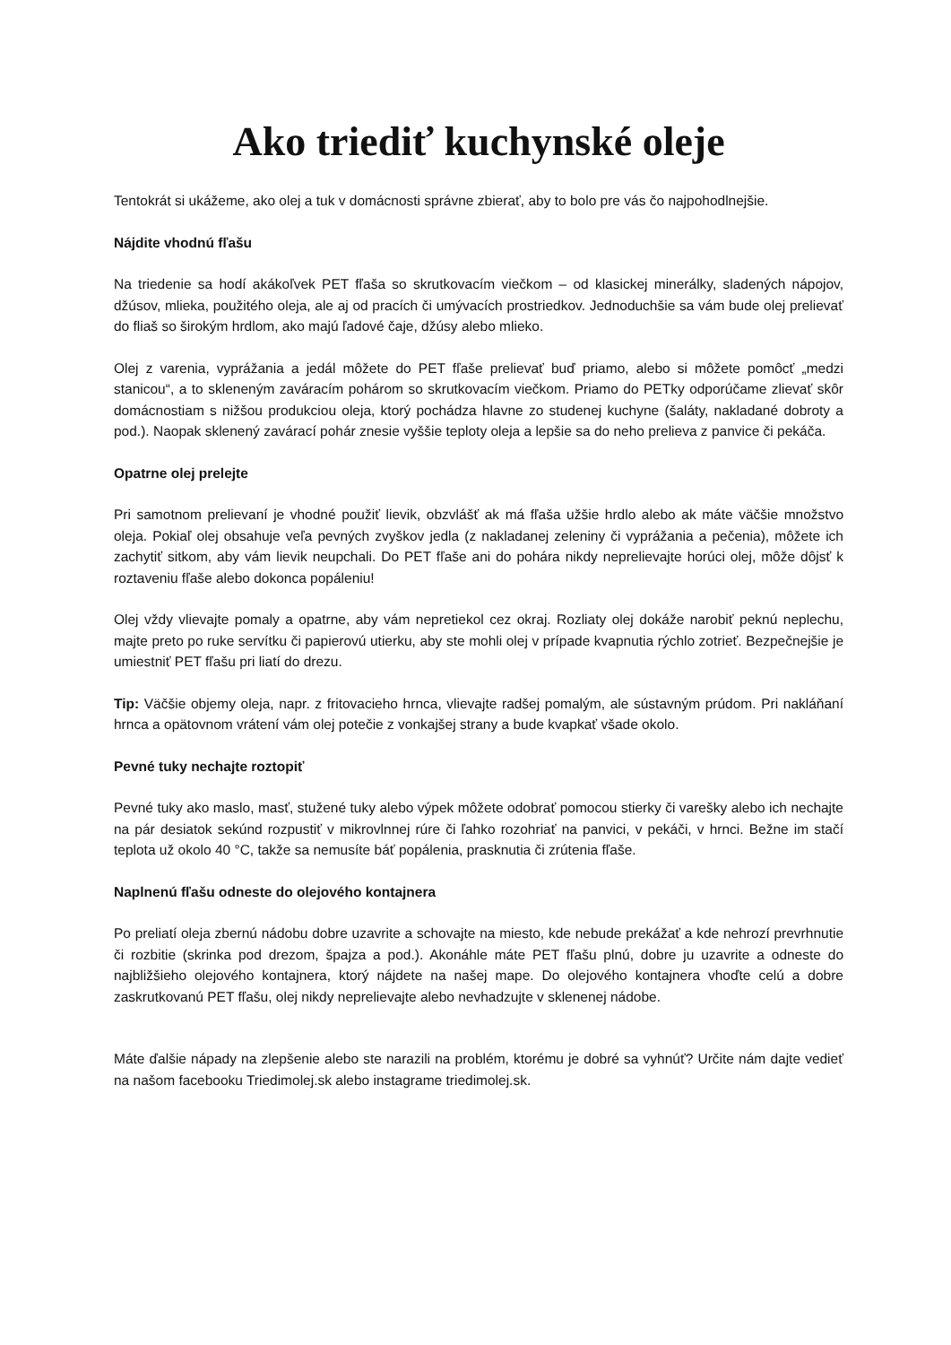Ako triediť kuchynské oleje
Tentokrát si ukážeme, ako olej a tuk v domácnosti správne zbierať, aby to bolo pre vás čo najpohodlnejšie.
Nájdite vhodnú fľašu
Na triedenie sa hodí akákoľvek PET fľaša so skrutkovacím viečkom – od klasickej minerálky, sladených nápojov, džúsov, mlieka, použitého oleja, ale aj od pracích či umývacích prostriedkov. Jednoduchšie sa vám bude olej prelievať do fliaš so širokým hrdlom, ako majú ľadové čaje, džúsy alebo mlieko.
Olej z varenia, vyprážania a jedál môžete do PET fľaše prelievať buď priamo, alebo si môžete pomôcť „medzi stanicou“, a to skleneným zaváracím pohárom so skrutkovacím viečkom. Priamo do PETky odporúčame zlievať skôr domácnostiam s nižšou produkciou oleja, ktorý pochádza hlavne zo studenej kuchyne (šaláty, nakladané dobroty a pod.). Naopak sklenený zavárací pohár znesie vyššie teploty oleja a lepšie sa do neho prelieva z panvice či pekáča.
Opatrne olej prelejte
Pri samotnom prelievaní je vhodné použiť lievik, obzvlášť ak má fľaša užšie hrdlo alebo ak máte väčšie množstvo oleja. Pokiaľ olej obsahuje veľa pevných zvyškov jedla (z nakladanej zeleniny či vyprážania a pečenia), môžete ich zachytiť sitkom, aby vám lievik neupchali. Do PET fľaše ani do pohára nikdy neprelievajte horúci olej, môže dôjsť k roztaveniu fľaše alebo dokonca popáleniu!
Olej vždy vlievajte pomaly a opatrne, aby vám nepretiekol cez okraj. Rozliaty olej dokáže narobiť peknú neplechu, majte preto po ruke servítku či papierovú utierku, aby ste mohli olej v prípade kvapnutia rýchlo zotrieť. Bezpečnejšie je umiestniť PET fľašu pri liatí do drezu.
Tip: Väčšie objemy oleja, napr. z fritovacieho hrnca, vlievajte radšej pomalým, ale sústavným prúdom. Pri nakláňaní hrnca a opätovnom vrátení vám olej potečie z vonkajšej strany a bude kvapkať všade okolo.
Pevné tuky nechajte roztopiť
Pevné tuky ako maslo, masť, stužené tuky alebo výpek môžete odobrať pomocou stierky či varešky alebo ich nechajte na pár desiatok sekúnd rozpustiť v mikrovlnnej rúre či ľahko rozohriať na panvici, v pekáči, v hrnci. Bežne im stačí teplota už okolo 40 °C, takže sa nemusíte báť popálenia, prasknutia či zrútenia fľaše.
Naplnenú fľašu odneste do olejového kontajnera
Po preliatí oleja zbernú nádobu dobre uzavrite a schovajte na miesto, kde nebude prekážať a kde nehrozí prevrhnutie či rozbitie (skrinka pod drezom, špajza a pod.). Akonáhle máte PET fľašu plnú, dobre ju uzavrite a odneste do najbližšieho olejového kontajnera, ktorý nájdete na našej mape. Do olejového kontajnera vhoďte celú a dobre zaskrutkovanú PET fľašu, olej nikdy neprelievajte alebo nevhadzujte v sklenenej nádobe.
Máte ďalšie nápady na zlepšenie alebo ste narazili na problém, ktorému je dobré sa vyhnúť? Určite nám dajte vedieť na našom facebooku Triedimolej.sk alebo instagrame triedimolej.sk.